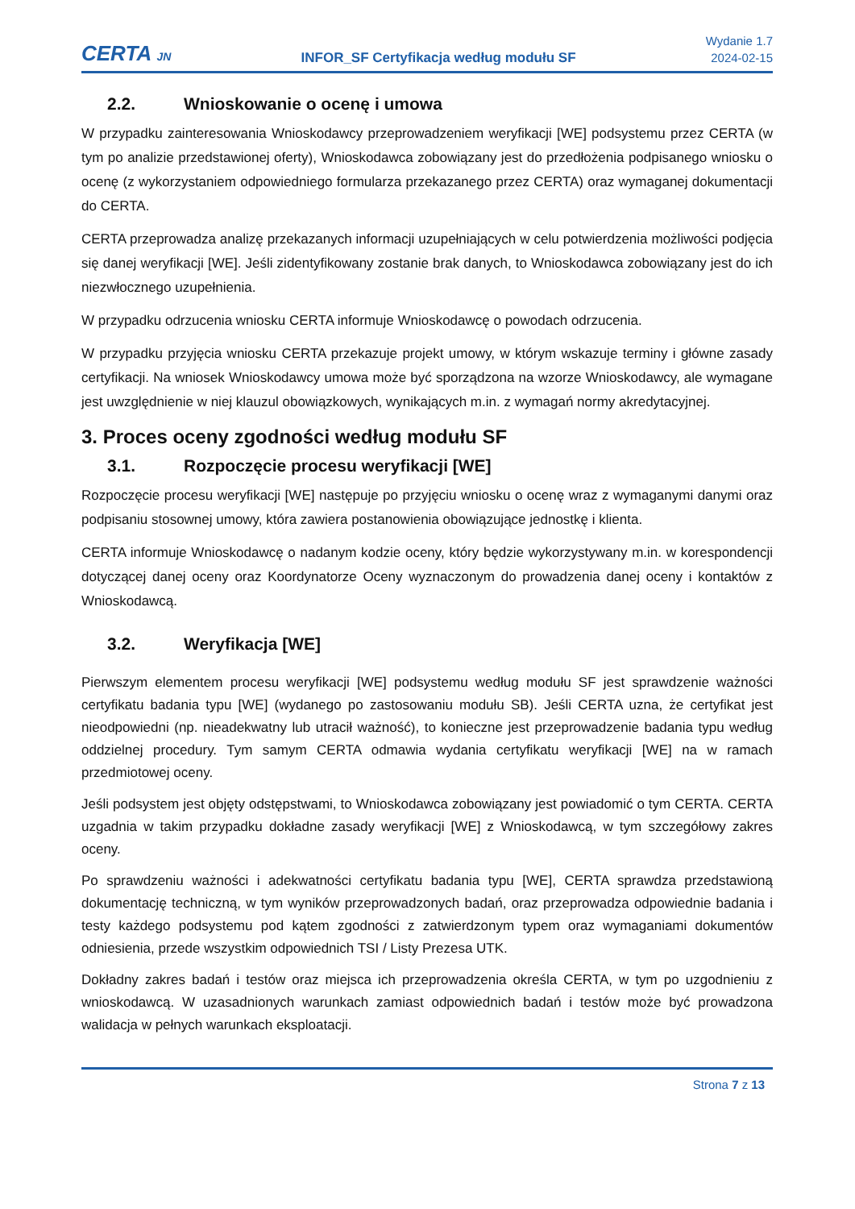CERTA JN
INFOR_SF Certyfikacja według modułu SF
Wydanie 1.7
2024-02-15
2.2. Wnioskowanie o ocenę i umowa
W przypadku zainteresowania Wnioskodawcy przeprowadzeniem weryfikacji [WE] podsystemu przez CERTA (w tym po analizie przedstawionej oferty), Wnioskodawca zobowiązany jest do przedłożenia podpisanego wniosku o ocenę (z wykorzystaniem odpowiedniego formularza przekazanego przez CERTA) oraz wymaganej dokumentacji do CERTA.
CERTA przeprowadza analizę przekazanych informacji uzupełniających w celu potwierdzenia możliwości podjęcia się danej weryfikacji [WE]. Jeśli zidentyfikowany zostanie brak danych, to Wnioskodawca zobowiązany jest do ich niezwłocznego uzupełnienia.
W przypadku odrzucenia wniosku CERTA informuje Wnioskodawcę o powodach odrzucenia.
W przypadku przyjęcia wniosku CERTA przekazuje projekt umowy, w którym wskazuje terminy i główne zasady certyfikacji. Na wniosek Wnioskodawcy umowa może być sporządzona na wzorze Wnioskodawcy, ale wymagane jest uwzględnienie w niej klauzul obowiązkowych, wynikających m.in. z wymagań normy akredytacyjnej.
3. Proces oceny zgodności według modułu SF
3.1. Rozpoczęcie procesu weryfikacji [WE]
Rozpoczęcie procesu weryfikacji [WE] następuje po przyjęciu wniosku o ocenę wraz z wymaganymi danymi oraz podpisaniu stosownej umowy, która zawiera postanowienia obowiązujące jednostkę i klienta.
CERTA informuje Wnioskodawcę o nadanym kodzie oceny, który będzie wykorzystywany m.in. w korespondencji dotyczącej danej oceny oraz Koordynatorze Oceny wyznaczonym do prowadzenia danej oceny i kontaktów z Wnioskodawcą.
3.2. Weryfikacja [WE]
Pierwszym elementem procesu weryfikacji [WE] podsystemu według modułu SF jest sprawdzenie ważności certyfikatu badania typu [WE] (wydanego po zastosowaniu modułu SB). Jeśli CERTA uzna, że certyfikat jest nieodpowiedni (np. nieadekwatny lub utracił ważność), to konieczne jest przeprowadzenie badania typu według oddzielnej procedury. Tym samym CERTA odmawia wydania certyfikatu weryfikacji [WE] na w ramach przedmiotowej oceny.
Jeśli podsystem jest objęty odstępstwami, to Wnioskodawca zobowiązany jest powiadomić o tym CERTA. CERTA uzgadnia w takim przypadku dokładne zasady weryfikacji [WE] z Wnioskodawcą, w tym szczegółowy zakres oceny.
Po sprawdzeniu ważności i adekwatności certyfikatu badania typu [WE], CERTA sprawdza przedstawioną dokumentację techniczną, w tym wyników przeprowadzonych badań, oraz przeprowadza odpowiednie badania i testy każdego podsystemu pod kątem zgodności z zatwierdzonym typem oraz wymaganiami dokumentów odniesienia, przede wszystkim odpowiednich TSI / Listy Prezesa UTK.
Dokładny zakres badań i testów oraz miejsca ich przeprowadzenia określa CERTA, w tym po uzgodnieniu z wnioskodawcą. W uzasadnionych warunkach zamiast odpowiednich badań i testów może być prowadzona walidacja w pełnych warunkach eksploatacji.
Strona 7 z 13